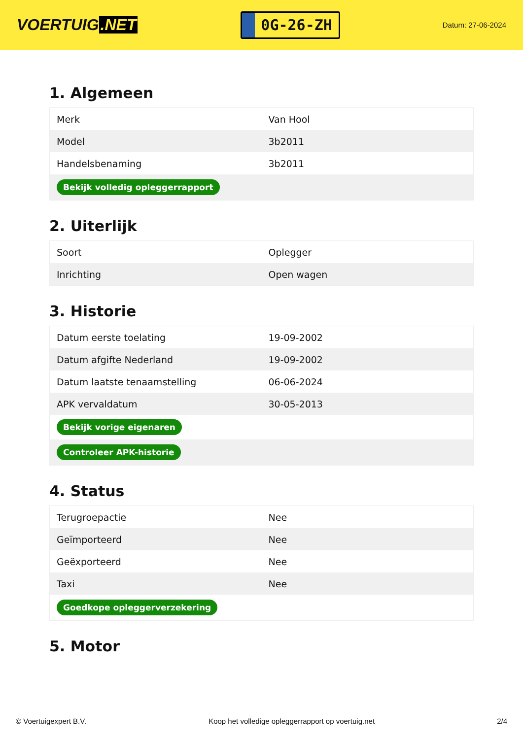VOERTUIG.NET
0G-26-ZH
Datum: 27-06-2024
1. Algemeen
| Merk | Van Hool |
| Model | 3b2011 |
| Handelsbenaming | 3b2011 |
| Bekijk volledig opleggerrapport | |
2. Uiterlijk
| Soort | Oplegger |
| Inrichting | Open wagen |
3. Historie
| Datum eerste toelating | 19-09-2002 |
| Datum afgifte Nederland | 19-09-2002 |
| Datum laatste tenaamstelling | 06-06-2024 |
| APK vervaldatum | 30-05-2013 |
| Bekijk vorige eigenaren | |
| Controleer APK-historie | |
4. Status
| Terugroepactie | Nee |
| Geïmporteerd | Nee |
| Geëxporteerd | Nee |
| Taxi | Nee |
| Goedkope opleggerverzekering | |
5. Motor
© Voertuigexpert B.V. Koop het volledige opleggerrapport op voertuig.net 2/4